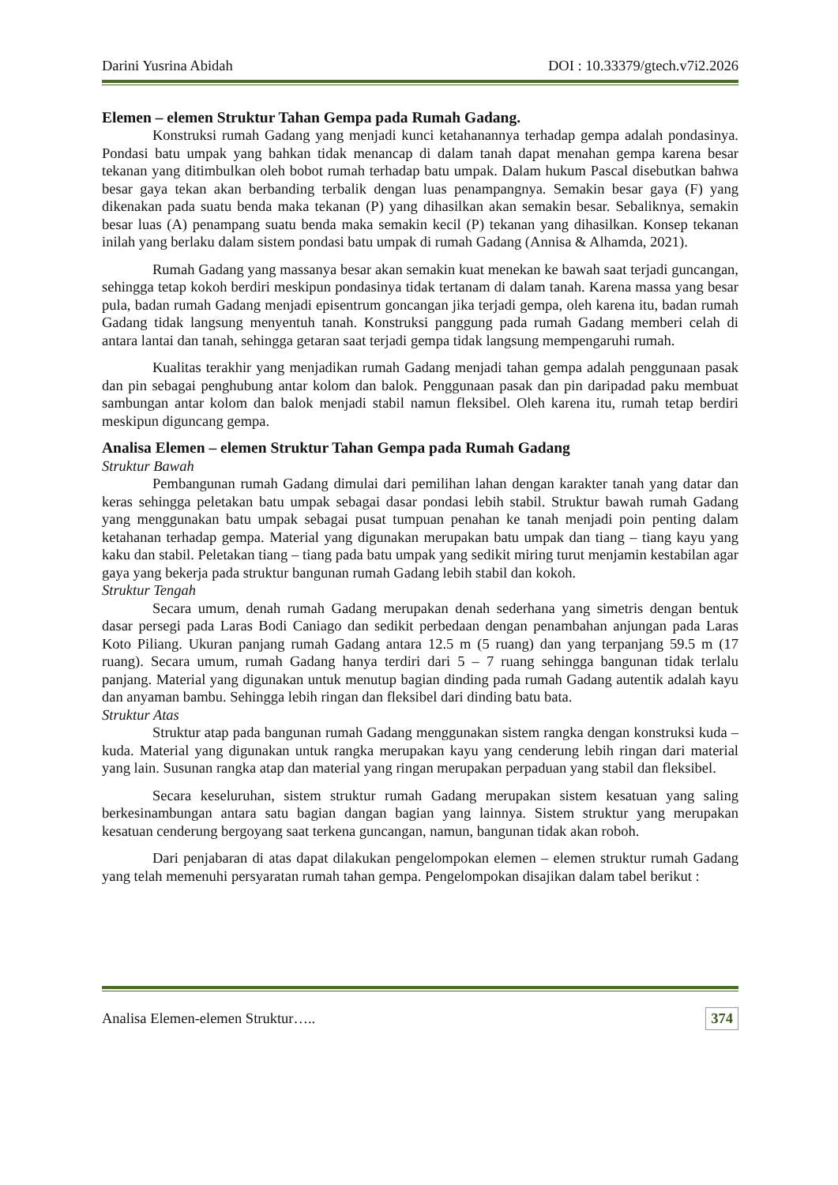Darini Yusrina Abidah DOI : 10.33379/gtech.v7i2.2026
Elemen – elemen Struktur Tahan Gempa pada Rumah Gadang.
Konstruksi rumah Gadang yang menjadi kunci ketahanannya terhadap gempa adalah pondasinya. Pondasi batu umpak yang bahkan tidak menancap di dalam tanah dapat menahan gempa karena besar tekanan yang ditimbulkan oleh bobot rumah terhadap batu umpak. Dalam hukum Pascal disebutkan bahwa besar gaya tekan akan berbanding terbalik dengan luas penampangnya. Semakin besar gaya (F) yang dikenakan pada suatu benda maka tekanan (P) yang dihasilkan akan semakin besar. Sebaliknya, semakin besar luas (A) penampang suatu benda maka semakin kecil (P) tekanan yang dihasilkan. Konsep tekanan inilah yang berlaku dalam sistem pondasi batu umpak di rumah Gadang (Annisa & Alhamda, 2021).
Rumah Gadang yang massanya besar akan semakin kuat menekan ke bawah saat terjadi guncangan, sehingga tetap kokoh berdiri meskipun pondasinya tidak tertanam di dalam tanah. Karena massa yang besar pula, badan rumah Gadang menjadi episentrum goncangan jika terjadi gempa, oleh karena itu, badan rumah Gadang tidak langsung menyentuh tanah. Konstruksi panggung pada rumah Gadang memberi celah di antara lantai dan tanah, sehingga getaran saat terjadi gempa tidak langsung mempengaruhi rumah.
Kualitas terakhir yang menjadikan rumah Gadang menjadi tahan gempa adalah penggunaan pasak dan pin sebagai penghubung antar kolom dan balok. Penggunaan pasak dan pin daripadad paku membuat sambungan antar kolom dan balok menjadi stabil namun fleksibel. Oleh karena itu, rumah tetap berdiri meskipun diguncang gempa.
Analisa Elemen – elemen Struktur Tahan Gempa pada Rumah Gadang
Struktur Bawah
Pembangunan rumah Gadang dimulai dari pemilihan lahan dengan karakter tanah yang datar dan keras sehingga peletakan batu umpak sebagai dasar pondasi lebih stabil. Struktur bawah rumah Gadang yang menggunakan batu umpak sebagai pusat tumpuan penahan ke tanah menjadi poin penting dalam ketahanan terhadap gempa. Material yang digunakan merupakan batu umpak dan tiang – tiang kayu yang kaku dan stabil. Peletakan tiang – tiang pada batu umpak yang sedikit miring turut menjamin kestabilan agar gaya yang bekerja pada struktur bangunan rumah Gadang lebih stabil dan kokoh.
Struktur Tengah
Secara umum, denah rumah Gadang merupakan denah sederhana yang simetris dengan bentuk dasar persegi pada Laras Bodi Caniago dan sedikit perbedaan dengan penambahan anjungan pada Laras Koto Piliang. Ukuran panjang rumah Gadang antara 12.5 m (5 ruang) dan yang terpanjang 59.5 m (17 ruang). Secara umum, rumah Gadang hanya terdiri dari 5 – 7 ruang sehingga bangunan tidak terlalu panjang. Material yang digunakan untuk menutup bagian dinding pada rumah Gadang autentik adalah kayu dan anyaman bambu. Sehingga lebih ringan dan fleksibel dari dinding batu bata.
Struktur Atas
Struktur atap pada bangunan rumah Gadang menggunakan sistem rangka dengan konstruksi kuda – kuda. Material yang digunakan untuk rangka merupakan kayu yang cenderung lebih ringan dari material yang lain. Susunan rangka atap dan material yang ringan merupakan perpaduan yang stabil dan fleksibel.
Secara keseluruhan, sistem struktur rumah Gadang merupakan sistem kesatuan yang saling berkesinambungan antara satu bagian dangan bagian yang lainnya. Sistem struktur yang merupakan kesatuan cenderung bergoyang saat terkena guncangan, namun, bangunan tidak akan roboh.
Dari penjabaran di atas dapat dilakukan pengelompokan elemen – elemen struktur rumah Gadang yang telah memenuhi persyaratan rumah tahan gempa. Pengelompokan disajikan dalam tabel berikut :
Analisa Elemen-elemen Struktur….. 374